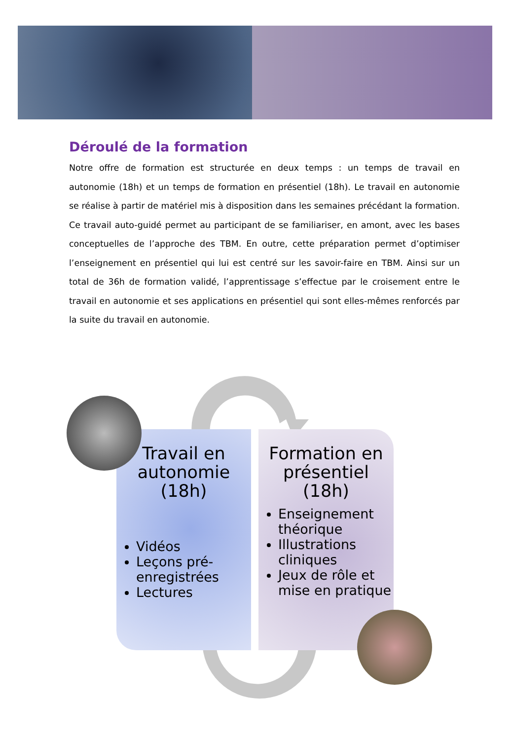Déroulé de la formation
Notre offre de formation est structurée en deux temps : un temps de travail en autonomie (18h) et un temps de formation en présentiel (18h). Le travail en autonomie se réalise à partir de matériel mis à disposition dans les semaines précédant la formation. Ce travail auto-guidé permet au participant de se familiariser, en amont, avec les bases conceptuelles de l’approche des TBM. En outre, cette préparation permet d’optimiser l’enseignement en présentiel qui lui est centré sur les savoir-faire en TBM. Ainsi sur un total de 36h de formation validé, l’apprentissage s’effectue par le croisement entre le travail en autonomie et ses applications en présentiel qui sont elles-mêmes renforcés par la suite du travail en autonomie.
Travail en autonomie (18h)
Vidéos
Leçons pré-enregistrées
Lectures
Formation en présentiel (18h)
Enseignement théorique
Illustrations cliniques
Jeux de rôle et mise en pratique